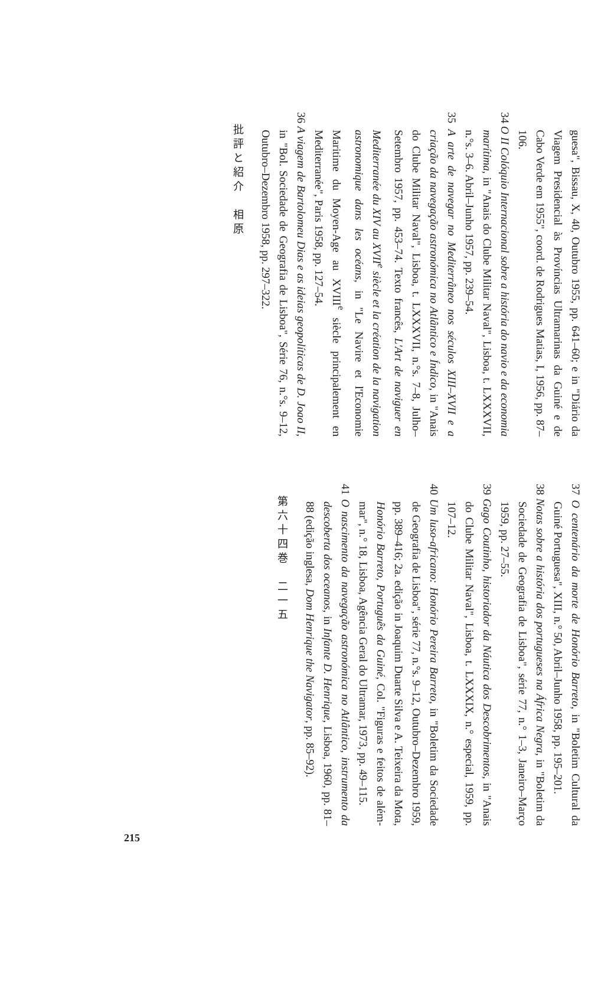guesa", Bissau, X, 40, Outubro 1955, pp. 641–60; e in "Diário da Viagem Presidencial às Províncias Ultramarinas da Guiné e de Cabo Verde em 1955", coord. de Rodrigues Matias, I, 1956, pp. 87–106.
34 O II Colóquio Internacional sobre a história do navio e da economia marítima, in "Anais do Clube Militar Naval", Lisboa, t. LXXXVII, n.°s. 3–6. Abril–Junho 1957, pp. 239–54.
35 A arte de navegar no Mediterrâneo nos séculos XIII–XVII e a criação da navegação astronómica no Atlântico e Índico, in "Anais do Clube Militar Naval", Lisboa, t. LXXXVII, n.°s. 7–8, Julho–Setembro 1957, pp. 453–74. Texto francês, L'Art de naviguer en Mediterranée du XIV au XVII<sup>e</sup> siècle et la création de la navigation astronomique dans les océans, in "Le Navire et l'Economie Maritime du Moyen-Age au XVIII<sup>e</sup> siècle principalement en Mediterranée", Paris 1958, pp. 127–54.
36 A viagem de Bartolomeu Dias e as ideias geopolíticas de D. Joao II, in "Bol. Sociedade de Geografia de Lisboa", Série 76, n.°s. 9–12, Outubro–Dezembro 1958, pp. 297–322.
批評と紹介　相原
37 O centenário da morte de Honório Barreto, in "Boletim Cultural da Guiné Portuguesa", XIII, n.° 50, Abril–Junho 1958, pp. 195–201.
38 Notas sobre a história dos portugueses na África Negra, in "Boletim da Sociedade de Geografia de Lisboa", série 77, n.° 1–3, Janeiro–Março 1959, pp. 27–55.
39 Gago Coutinho, historiador da Náutica dos Descobrimentos, in "Anais do Clube Militar Naval", Lisboa, t. LXXXIX, n.° especial, 1959, pp. 107–12.
40 Um luso-africano: Honório Pereira Barreto, in "Boletim da Sociedade de Geografia de Lisboa", série 77, n.°s. 9–12, Outubro–Dezembro 1959, pp. 389–416; 2a. edição in Joaquim Duarte Silva e A. Teixeira da Mota, Honório Barreto, Português da Guiné, Col. "Figuras e feitos de além-mar", n.° 18, Lisboa, Agência Geral do Ultramar, 1973, pp. 49–115.
41 O nascimento da navegação astronómica no Atlântico, instrumento da descoberta dos oceanos, in Infante D. Henrique, Lisboa, 1960, pp. 81–88 (edição inglesa, Dom Henrique the Navigator, pp. 85–92).
第六十四巻　二一五
215